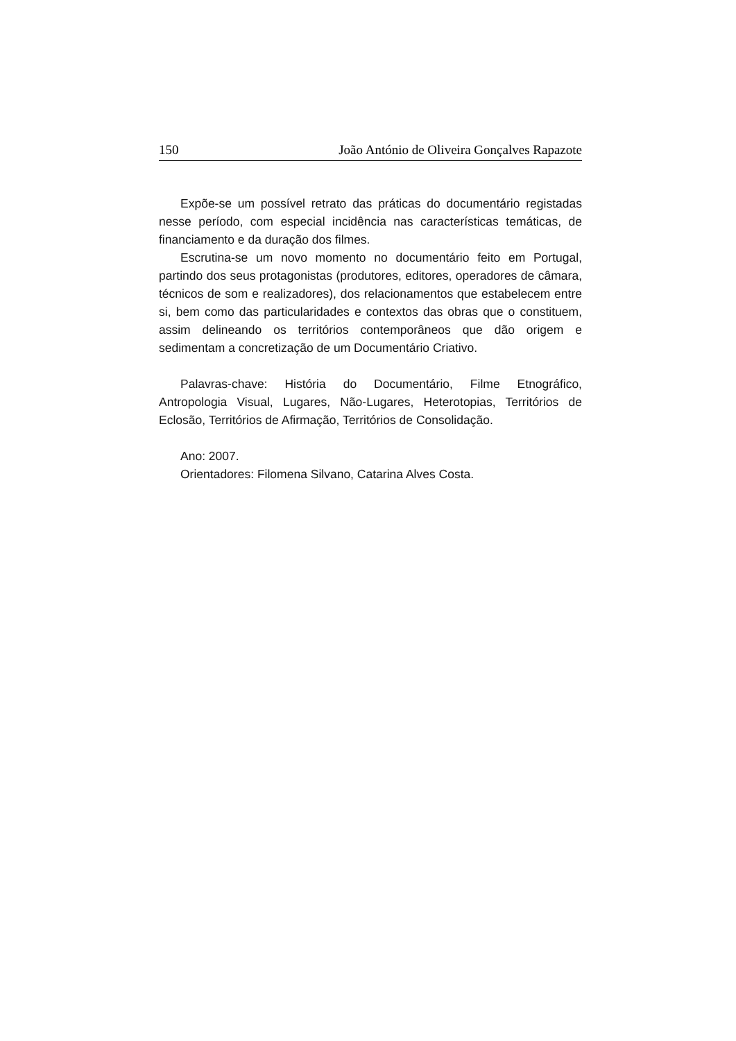150 João António de Oliveira Gonçalves Rapazote
Expõe-se um possível retrato das práticas do documentário registadas nesse período, com especial incidência nas características temáticas, de financiamento e da duração dos filmes.
Escrutina-se um novo momento no documentário feito em Portugal, partindo dos seus protagonistas (produtores, editores, operadores de câmara, técnicos de som e realizadores), dos relacionamentos que estabelecem entre si, bem como das particularidades e contextos das obras que o constituem, assim delineando os territórios contemporâneos que dão origem e sedimentam a concretização de um Documentário Criativo.
Palavras-chave: História do Documentário, Filme Etnográfico, Antropologia Visual, Lugares, Não-Lugares, Heterotopias, Territórios de Eclosão, Territórios de Afirmação, Territórios de Consolidação.
Ano: 2007.
Orientadores: Filomena Silvano, Catarina Alves Costa.